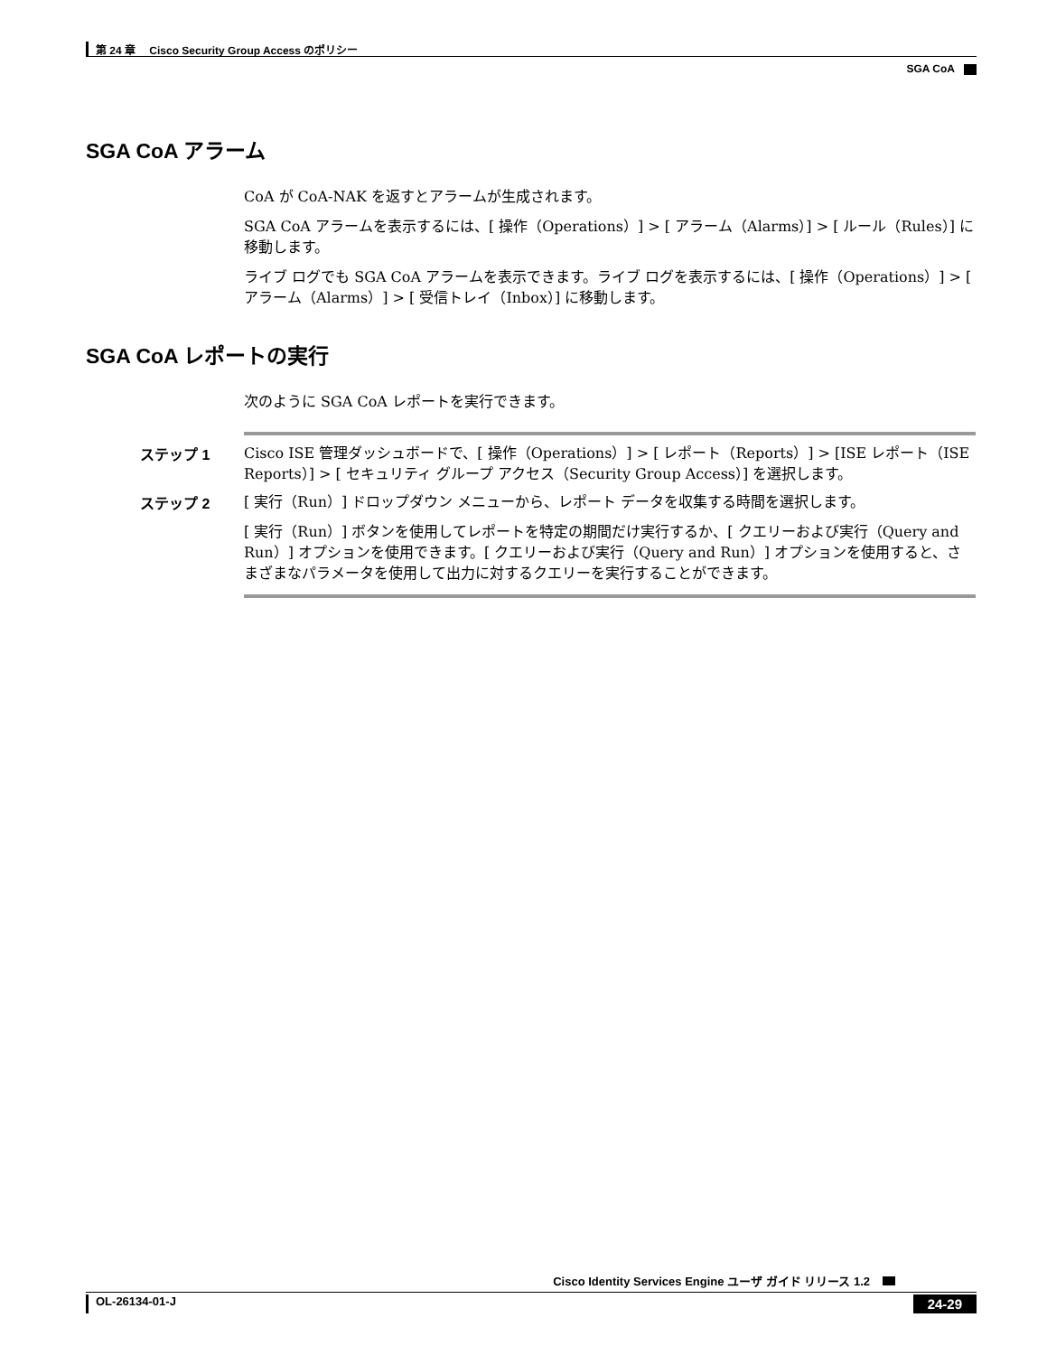第 24 章　 Cisco Security Group Access のポリシー
SGA CoA
SGA CoA アラーム
CoA が CoA-NAK を返すとアラームが生成されます。
SGA CoA アラームを表示するには、[ 操作（Operations）] > [ アラーム（Alarms）] > [ ルール（Rules）] に移動します。
ライブ ログでも SGA CoA アラームを表示できます。ライブ ログを表示するには、[ 操作（Operations）] > [ アラーム（Alarms）] > [ 受信トレイ（Inbox）] に移動します。
SGA CoA レポートの実行
次のように SGA CoA レポートを実行できます。
ステップ 1 Cisco ISE 管理ダッシュボードで、[ 操作（Operations）] > [ レポート（Reports）] > [ISE レポート（ISE Reports）] > [ セキュリティ グループ アクセス（Security Group Access）] を選択します。
ステップ 2 [ 実行（Run）] ドロップダウン メニューから、レポート データを収集する時間を選択します。
[ 実行（Run）] ボタンを使用してレポートを特定の期間だけ実行するか、[ クエリーおよび実行（Query and Run）] オプションを使用できます。[ クエリーおよび実行（Query and Run）] オプションを使用すると、さまざまなパラメータを使用して出力に対するクエリーを実行することができます。
Cisco Identity Services Engine ユーザ ガイド リリース 1.2
OL-26134-01-J 24-29